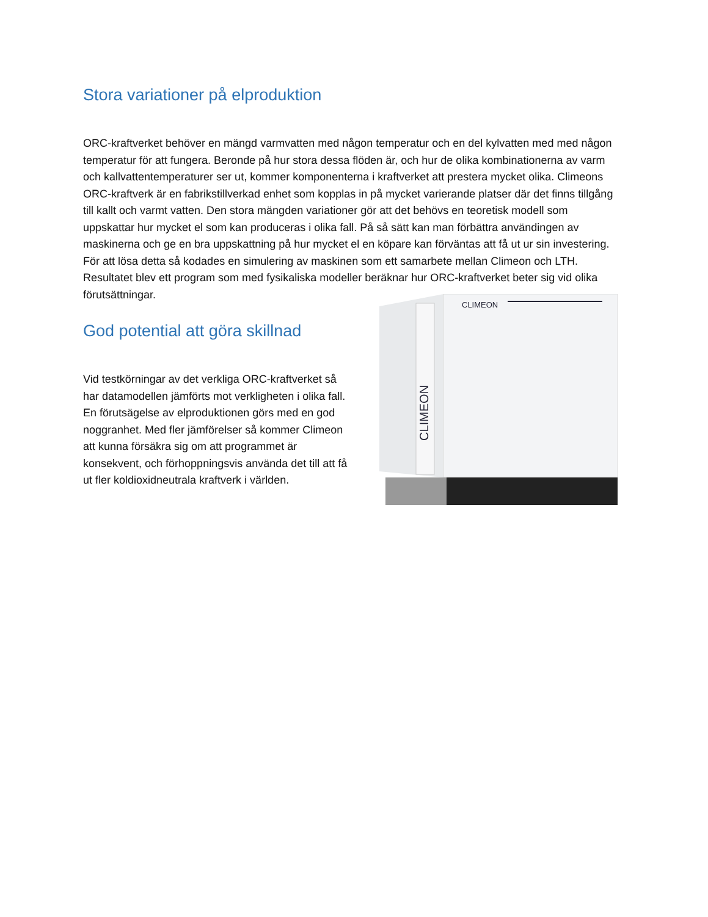Stora variationer på elproduktion
ORC-kraftverket behöver en mängd varmvatten med någon temperatur och en del kylvatten med med någon temperatur för att fungera. Beronde på hur stora dessa flöden är, och hur de olika kombinationerna av varm och kallvattentemperaturer ser ut, kommer komponenterna i kraftverket att prestera mycket olika. Climeons ORC-kraftverk är en fabrikstillverkad enhet som kopplas in på mycket varierande platser där det finns tillgång till kallt och varmt vatten. Den stora mängden variationer gör att det behövs en teoretisk modell som uppskattar hur mycket el som kan produceras i olika fall. På så sätt kan man förbättra användingen av maskinerna och ge en bra uppskattning på hur mycket el en köpare kan förväntas att få ut ur sin investering. För att lösa detta så kodades en simulering av maskinen som ett samarbete mellan Climeon och LTH. Resultatet blev ett program som med fysikaliska modeller
CLIMEON
CLIMEON
beräknar hur ORC-kraftverket beter sig vid olika förutsättningar.
God potential att göra skillnad
Vid testkörningar av det verkliga ORC-kraftverket så har datamodellen jämförts mot verkligheten i olika fall. En förutsägelse av elproduktionen görs med en god noggranhet. Med fler jämförelser så kommer Climeon att kunna försäkra sig om att programmet är konsekvent, och förhoppningsvis använda det till att få ut fler koldioxidneutrala kraftverk i världen.